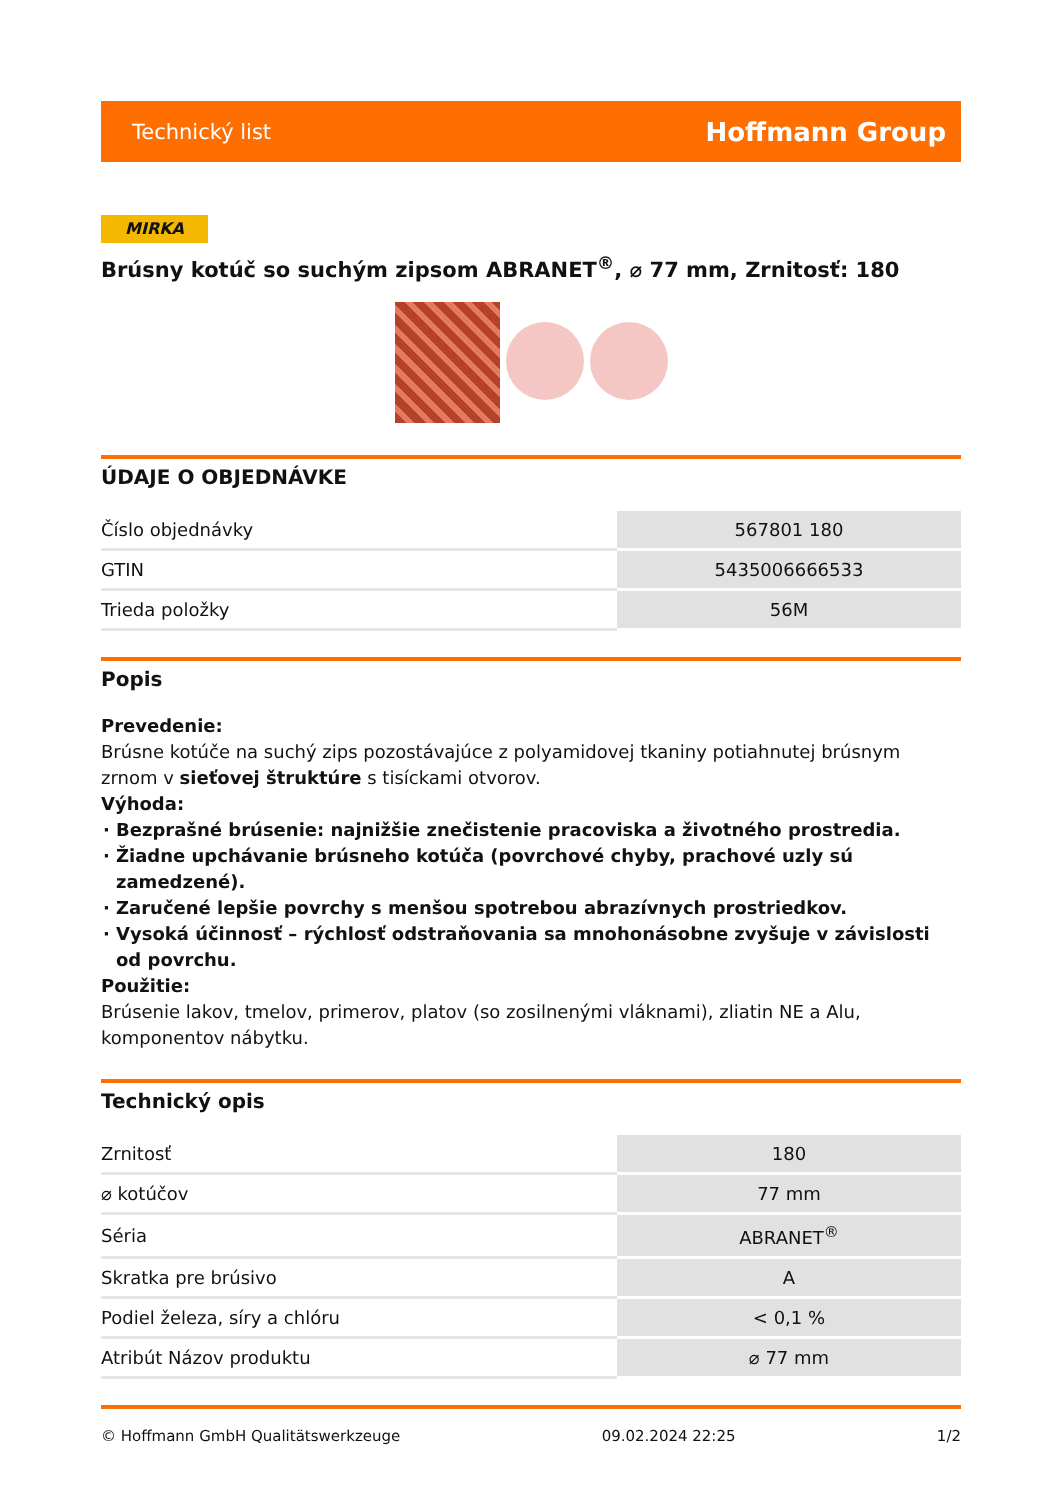Technický list Hoffmann Group
MIRKA
Brúsny kotúč so suchým zipsom ABRANET<sup>®</sup>, ⌀ 77 mm, Zrnitosť: 180
ÚDAJE O OBJEDNÁVKE
| Číslo objednávky | 567801 180 |
| GTIN | 5435006666533 |
| Trieda položky | 56M |
Popis
Prevedenie:
Brúsne kotúče na suchý zips pozostávajúce z polyamidovej tkaniny potiahnutej brúsnym zrnom v sieťovej štruktúre s tisíckami otvorov.
Výhoda:
Bezprašné brúsenie: najnižšie znečistenie pracoviska a životného prostredia.
Žiadne upchávanie brúsneho kotúča (povrchové chyby, prachové uzly sú zamedzené).
Zaručené lepšie povrchy s menšou spotrebou abrazívnych prostriedkov.
Vysoká účinnosť – rýchlosť odstraňovania sa mnohonásobne zvyšuje v závislosti od povrchu.
Použitie:
Brúsenie lakov, tmelov, primerov, platov (so zosilnenými vláknami), zliatin NE a Alu, komponentov nábytku.
Technický opis
| Zrnitosť | 180 |
| ⌀ kotúčov | 77 mm |
| Séria | ABRANET<sup>®</sup> |
| Skratka pre brúsivo | A |
| Podiel železa, síry a chlóru | < 0,1 % |
| Atribút Názov produktu | ⌀ 77 mm |
© Hoffmann GmbH Qualitätswerkzeuge 09.02.2024 22:25 1/2